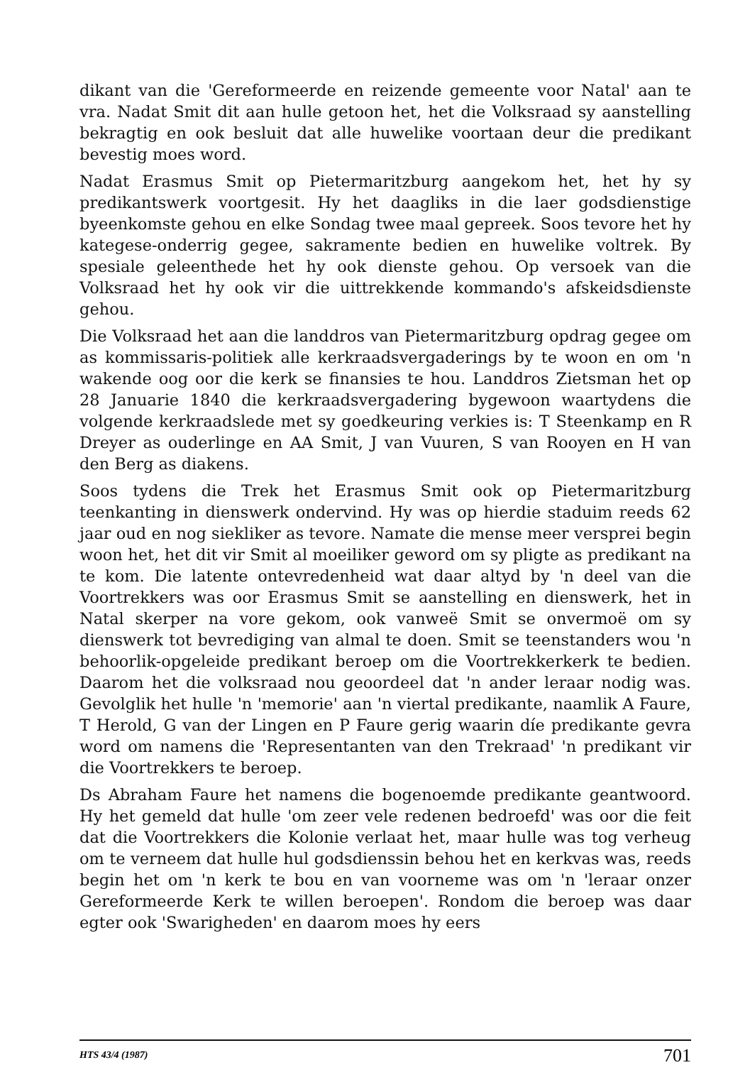dikant van die 'Gereformeerde en reizende gemeente voor Natal' aan te vra. Nadat Smit dit aan hulle getoon het, het die Volksraad sy aanstelling bekragtig en ook besluit dat alle huwelike voortaan deur die predikant bevestig moes word.
Nadat Erasmus Smit op Pietermaritzburg aangekom het, het hy sy predikantswerk voortgesit. Hy het daagliks in die laer godsdienstige byeenkomste gehou en elke Sondag twee maal gepreek. Soos tevore het hy kategese-onderrig gegee, sakramente bedien en huwelike voltrek. By spesiale geleenthede het hy ook dienste gehou. Op versoek van die Volksraad het hy ook vir die uittrekkende kommando's afskeidsdienste gehou.
Die Volksraad het aan die landdros van Pietermaritzburg opdrag gegee om as kommissaris-politiek alle kerkraadsvergaderings by te woon en om 'n wakende oog oor die kerk se finansies te hou. Landdros Zietsman het op 28 Januarie 1840 die kerkraadsvergadering bygewoon waartydens die volgende kerkraadslede met sy goedkeuring verkies is: T Steenkamp en R Dreyer as ouderlinge en AA Smit, J van Vuuren, S van Rooyen en H van den Berg as diakens.
Soos tydens die Trek het Erasmus Smit ook op Pietermaritzburg teenkanting in dienswerk ondervind. Hy was op hierdie staduim reeds 62 jaar oud en nog siekliker as tevore. Namate die mense meer versprei begin woon het, het dit vir Smit al moeiliker geword om sy pligte as predikant na te kom. Die latente ontevredenheid wat daar altyd by 'n deel van die Voortrekkers was oor Erasmus Smit se aanstelling en dienswerk, het in Natal skerper na vore gekom, ook vanweë Smit se onvermoë om sy dienswerk tot bevrediging van almal te doen. Smit se teenstanders wou 'n behoorlik-opgeleide predikant beroep om die Voortrekkerkerk te bedien. Daarom het die volksraad nou geoordeel dat 'n ander leraar nodig was. Gevolglik het hulle 'n 'memorie' aan 'n viertal predikante, naamlik A Faure, T Herold, G van der Lingen en P Faure gerig waarin díe predikante gevra word om namens die 'Representanten van den Trekraad' 'n predikant vir die Voortrekkers te beroep.
Ds Abraham Faure het namens die bogenoemde predikante geantwoord. Hy het gemeld dat hulle 'om zeer vele redenen bedroefd' was oor die feit dat die Voortrekkers die Kolonie verlaat het, maar hulle was tog verheug om te verneem dat hulle hul godsdienssin behou het en kerkvas was, reeds begin het om 'n kerk te bou en van voorneme was om 'n 'leraar onzer Gereformeerde Kerk te willen beroepen'. Rondom die beroep was daar egter ook 'Swarigheden' en daarom moes hy eers
HTS 43/4 (1987) 701